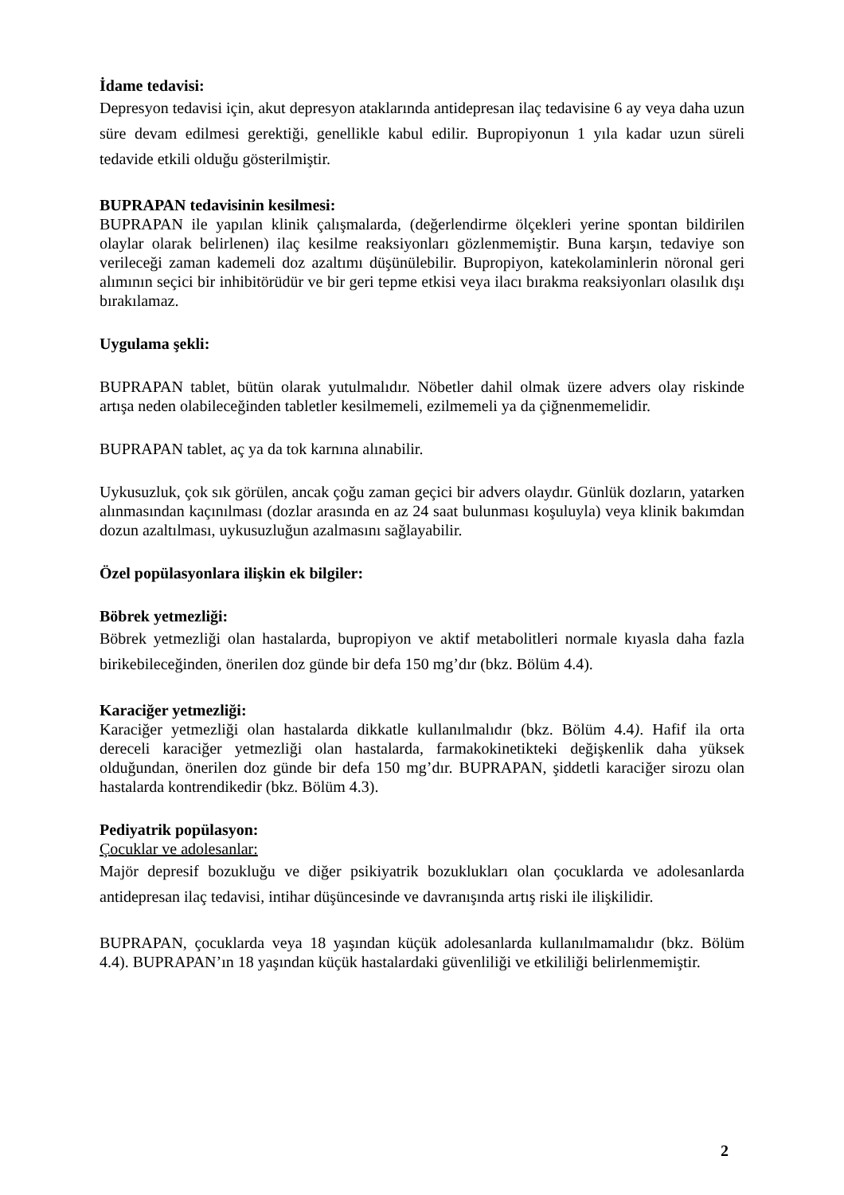İdame tedavisi:
Depresyon tedavisi için, akut depresyon ataklarında antidepresan ilaç tedavisine 6 ay veya daha uzun süre devam edilmesi gerektiği, genellikle kabul edilir. Bupropiyonun 1 yıla kadar uzun süreli tedavide etkili olduğu gösterilmiştir.
BUPRAPAN tedavisinin kesilmesi:
BUPRAPAN ile yapılan klinik çalışmalarda, (değerlendirme ölçekleri yerine spontan bildirilen olaylar olarak belirlenen) ilaç kesilme reaksiyonları gözlenmemiştir. Buna karşın, tedaviye son verileceği zaman kademeli doz azaltımı düşünülebilir. Bupropiyon, katekolaminlerin nöronal geri alımının seçici bir inhibitörüdür ve bir geri tepme etkisi veya ilacı bırakma reaksiyonları olasılık dışı bırakılamaz.
Uygulama şekli:
BUPRAPAN tablet, bütün olarak yutulmalıdır. Nöbetler dahil olmak üzere advers olay riskinde artışa neden olabileceğinden tabletler kesilmemeli, ezilmemeli ya da çiğnenmemelidir.
BUPRAPAN tablet, aç ya da tok karnına alınabilir.
Uykusuzluk, çok sık görülen, ancak çoğu zaman geçici bir advers olaydır. Günlük dozların, yatarken alınmasından kaçınılması (dozlar arasında en az 24 saat bulunması koşuluyla) veya klinik bakımdan dozun azaltılması, uykusuzluğun azalmasını sağlayabilir.
Özel popülasyonlara ilişkin ek bilgiler:
Böbrek yetmezliği:
Böbrek yetmezliği olan hastalarda, bupropiyon ve aktif metabolitleri normale kıyasla daha fazla birikebileceğinden, önerilen doz günde bir defa 150 mg’dır (bkz. Bölüm 4.4).
Karaciğer yetmezliği:
Karaciğer yetmezliği olan hastalarda dikkatle kullanılmalıdır (bkz. Bölüm 4.4). Hafif ila orta dereceli karaciğer yetmezliği olan hastalarda, farmakokinetikteki değişkenlik daha yüksek olduğundan, önerilen doz günde bir defa 150 mg’dır. BUPRAPAN, şiddetli karaciğer sirozu olan hastalarda kontrendikedir (bkz. Bölüm 4.3).
Pediyatrik popülasyon:
Çocuklar ve adolesanlar:
Majör depresif bozukluğu ve diğer psikiyatrik bozuklukları olan çocuklarda ve adolesanlarda antidepresan ilaç tedavisi, intihar düşüncesinde ve davranışında artış riski ile ilişkilidir.
BUPRAPAN, çocuklarda veya 18 yaşından küçük adolesanlarda kullanılmamalıdır (bkz. Bölüm 4.4). BUPRAPAN’ın 18 yaşından küçük hastalardaki güvenliliği ve etkililiği belirlenmemiştir.
2